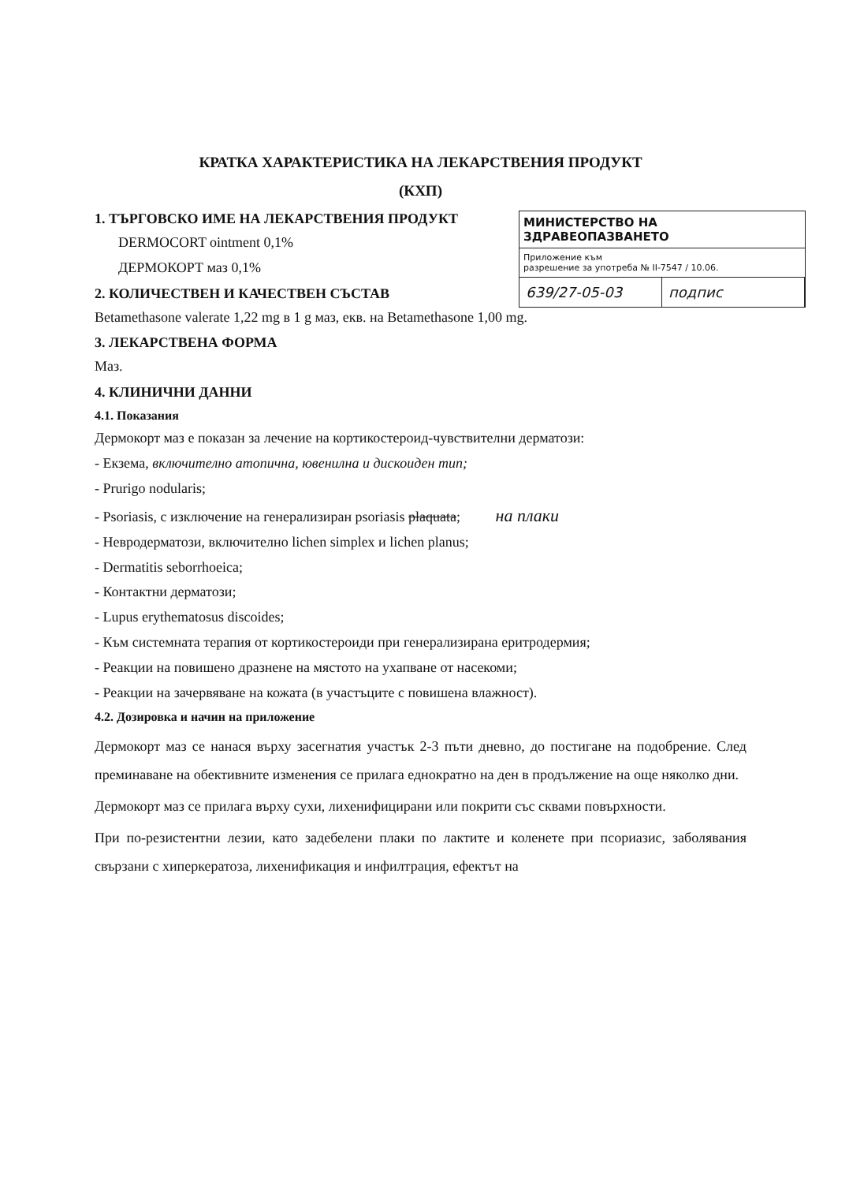КРАТКА ХАРАКТЕРИСТИКА НА ЛЕКАРСТВЕНИЯ ПРОДУКТ
(КХП)
МИНИСТЕРСТВО НА ЗДРАВЕОПАЗВАНЕТО
Приложение към
разрешение за употреба № II-7547 / 10.06.
639/27-05-03 подпис
1. ТЪРГОВСКО ИМЕ НА ЛЕКАРСТВЕНИЯ ПРОДУКТ
DERMOCORT ointment 0,1%
ДЕРМОКОРТ маз 0,1%
2. КОЛИЧЕСТВЕН И КАЧЕСТВЕН СЪСТАВ
Betamethasone valerate 1,22 mg в 1 g маз, екв. на Betamethasone 1,00 mg.
3. ЛЕКАРСТВЕНА ФОРМА
Маз.
4. КЛИНИЧНИ ДАННИ
4.1. Показания
Дермокорт маз е показан за лечение на кортикостероид-чувствителни дерматози:
- Екзема, включително атопична, ювенилна и дискоиден тип;
- Prurigo nodularis;
- Psoriasis, с изключение на генерализиран psoriasis plaquata; на плаки
- Невродерматози, включително lichen simplex и lichen planus;
- Dermatitis seborrhoeica;
- Контактни дерматози;
- Lupus erythematosus discoides;
- Към системната терапия от кортикостероиди при генерализирана еритродермия;
- Реакции на повишено дразнене на мястото на ухапване от насекоми;
- Реакции на зачервяване на кожата (в участъците с повишена влажност).
4.2. Дозировка и начин на приложение
Дермокорт маз се нанася върху засегнатия участък 2-3 пъти дневно, до постигане на подобрение. След преминаване на обективните изменения се прилага еднократно на ден в продължение на още няколко дни.
Дермокорт маз се прилага върху сухи, лихенифицирани или покрити със сквами повърхности.
При по-резистентни лезии, като задебелени плаки по лактите и коленете при псориазис, заболявания свързани с хиперкератоза, лихенификация и инфилтрация, ефектът на